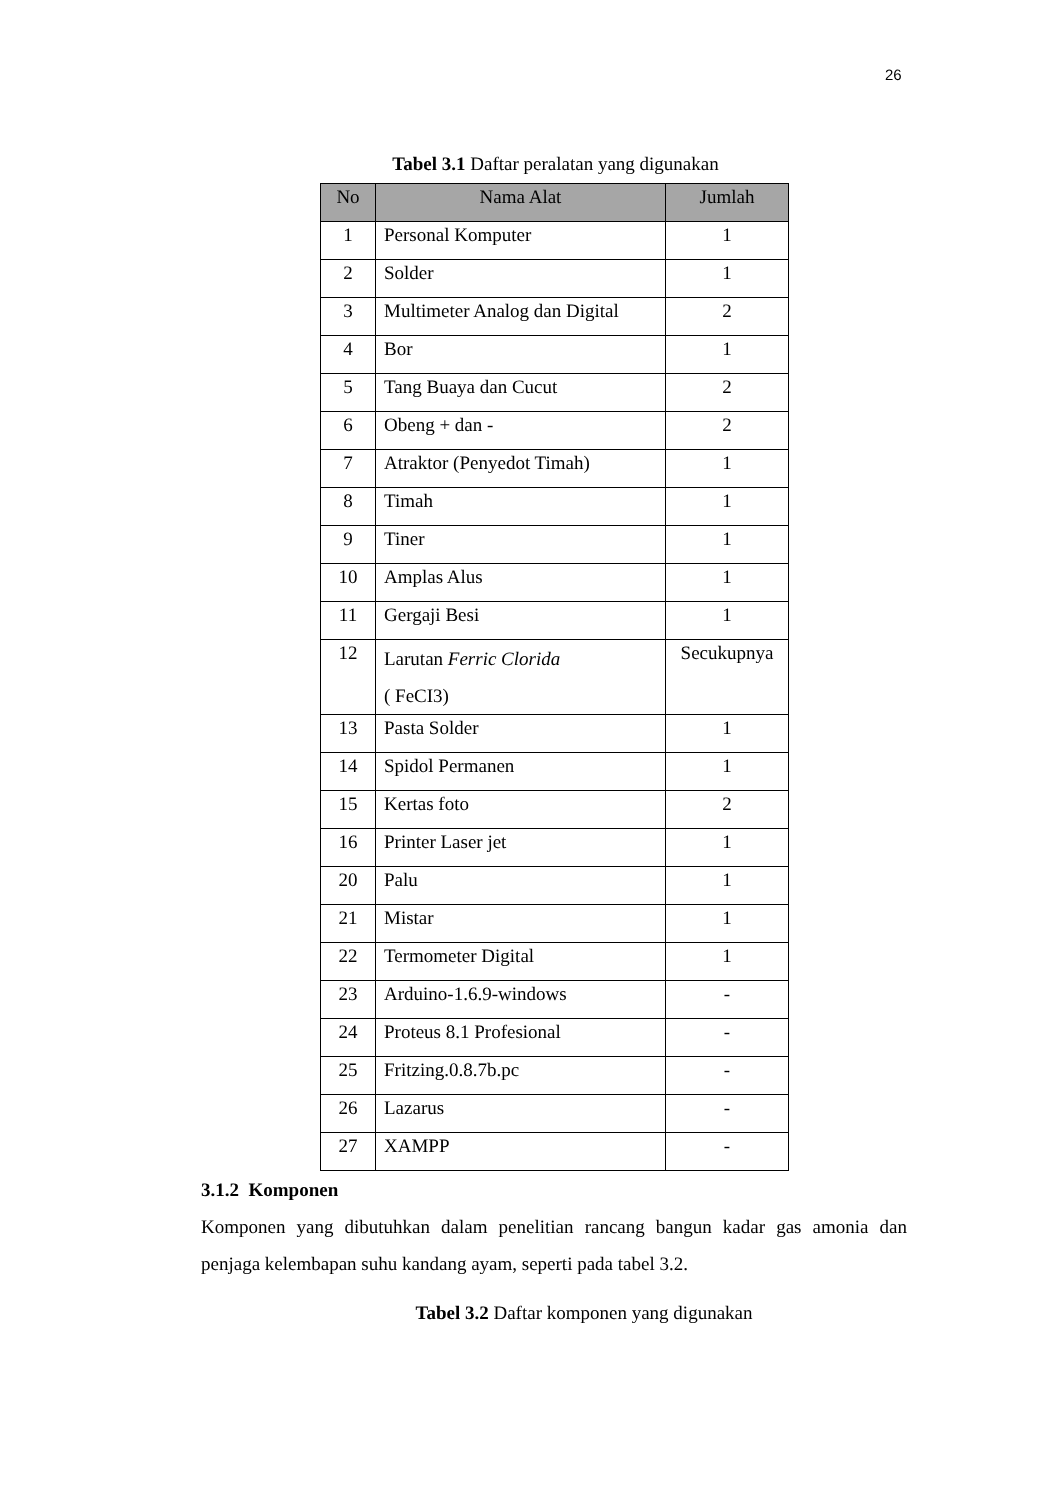26
Tabel 3.1 Daftar peralatan yang digunakan
| No | Nama Alat | Jumlah |
| --- | --- | --- |
| 1 | Personal Komputer | 1 |
| 2 | Solder | 1 |
| 3 | Multimeter Analog dan Digital | 2 |
| 4 | Bor | 1 |
| 5 | Tang Buaya dan Cucut | 2 |
| 6 | Obeng + dan - | 2 |
| 7 | Atraktor (Penyedot Timah) | 1 |
| 8 | Timah | 1 |
| 9 | Tiner | 1 |
| 10 | Amplas Alus | 1 |
| 11 | Gergaji Besi | 1 |
| 12 | Larutan Ferric Clorida ( FeCI3) | Secukupnya |
| 13 | Pasta Solder | 1 |
| 14 | Spidol Permanen | 1 |
| 15 | Kertas foto | 2 |
| 16 | Printer Laser jet | 1 |
| 20 | Palu | 1 |
| 21 | Mistar | 1 |
| 22 | Termometer Digital | 1 |
| 23 | Arduino-1.6.9-windows | - |
| 24 | Proteus 8.1 Profesional | - |
| 25 | Fritzing.0.8.7b.pc | - |
| 26 | Lazarus | - |
| 27 | XAMPP | - |
3.1.2 Komponen
Komponen yang dibutuhkan dalam penelitian rancang bangun kadar gas amonia dan penjaga kelembapan suhu kandang ayam, seperti pada tabel 3.2.
Tabel 3.2 Daftar komponen yang digunakan